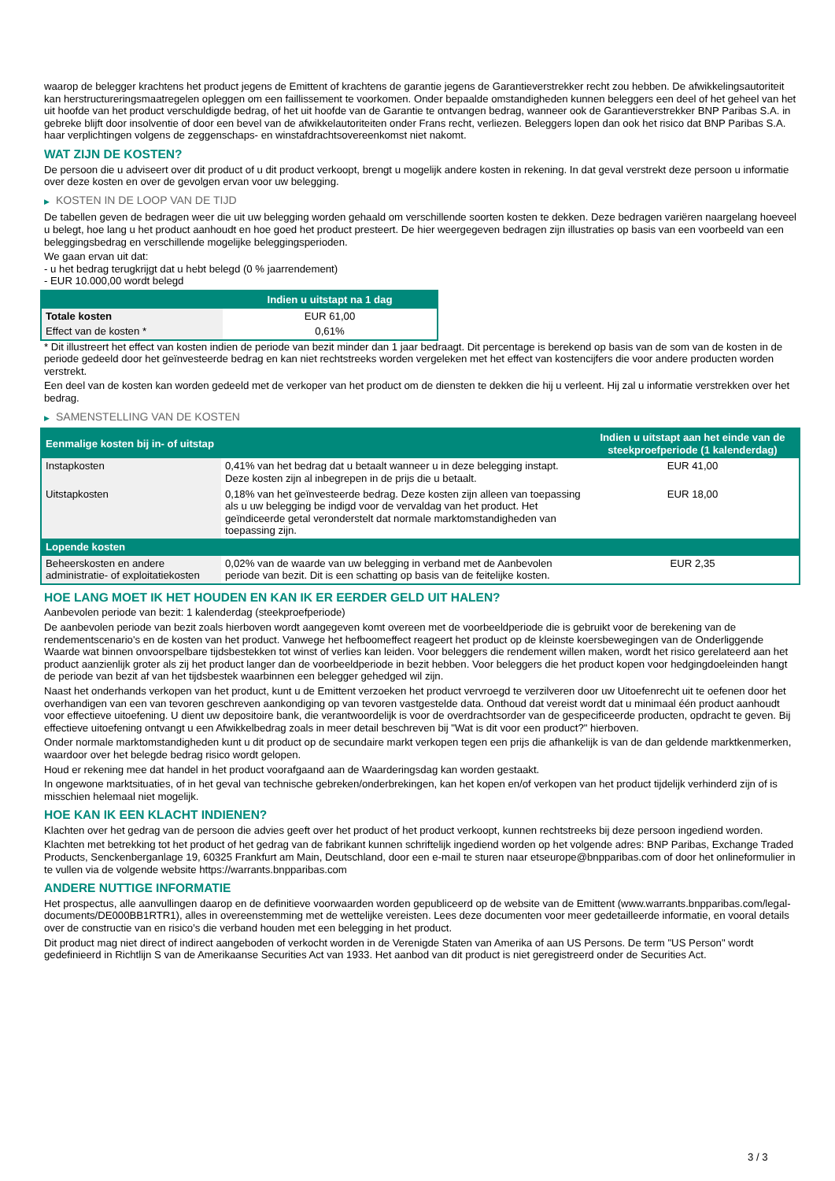waarop de belegger krachtens het product jegens de Emittent of krachtens de garantie jegens de Garantieverstrekker recht zou hebben. De afwikkelingsautoriteit kan herstructureringsmaatregelen opleggen om een faillissement te voorkomen. Onder bepaalde omstandigheden kunnen beleggers een deel of het geheel van het uit hoofde van het product verschuldigde bedrag, of het uit hoofde van de Garantie te ontvangen bedrag, wanneer ook de Garantieverstrekker BNP Paribas S.A. in gebreke blijft door insolventie of door een bevel van de afwikkelautoriteiten onder Frans recht, verliezen. Beleggers lopen dan ook het risico dat BNP Paribas S.A. haar verplichtingen volgens de zeggenschaps- en winstafdrachtsovereenkomst niet nakomt.
WAT ZIJN DE KOSTEN?
De persoon die u adviseert over dit product of u dit product verkoopt, brengt u mogelijk andere kosten in rekening. In dat geval verstrekt deze persoon u informatie over deze kosten en over de gevolgen ervan voor uw belegging.
▶ KOSTEN IN DE LOOP VAN DE TIJD
De tabellen geven de bedragen weer die uit uw belegging worden gehaald om verschillende soorten kosten te dekken. Deze bedragen variëren naargelang hoeveel u belegt, hoe lang u het product aanhoudt en hoe goed het product presteert. De hier weergegeven bedragen zijn illustraties op basis van een voorbeeld van een beleggingsbedrag en verschillende mogelijke beleggingsperioden.
We gaan ervan uit dat:
- u het bedrag terugkrijgt dat u hebt belegd (0 % jaarrendement)
- EUR 10.000,00 wordt belegd
| | Indien u uitstapt na 1 dag |
| --- | --- |
| Totale kosten | EUR 61,00 |
| Effect van de kosten * | 0,61% |
* Dit illustreert het effect van kosten indien de periode van bezit minder dan 1 jaar bedraagt. Dit percentage is berekend op basis van de som van de kosten in de periode gedeeld door het geïnvesteerde bedrag en kan niet rechtstreeks worden vergeleken met het effect van kostencijfers die voor andere producten worden verstrekt.
Een deel van de kosten kan worden gedeeld met de verkoper van het product om de diensten te dekken die hij u verleent. Hij zal u informatie verstrekken over het bedrag.
▶ SAMENSTELLING VAN DE KOSTEN
| Eenmalige kosten bij in- of uitstap | | Indien u uitstapt aan het einde van de steekproefperiode (1 kalenderdag) |
| --- | --- | --- |
| Instapkosten | 0,41% van het bedrag dat u betaalt wanneer u in deze belegging instapt. Deze kosten zijn al inbegrepen in de prijs die u betaalt. | EUR 41,00 |
| Uitstapkosten | 0,18% van het geïnvesteerde bedrag. Deze kosten zijn alleen van toepassing als u uw belegging be indigd voor de vervaldag van het product. Het geïndiceerde getal veronderstelt dat normale marktomstandigheden van toepassing zijn. | EUR 18,00 |
| Lopende kosten | | |
| Beheerskosten en andere administratie- of exploitatiekosten | 0,02% van de waarde van uw belegging in verband met de Aanbevolen periode van bezit. Dit is een schatting op basis van de feitelijke kosten. | EUR 2,35 |
HOE LANG MOET IK HET HOUDEN EN KAN IK ER EERDER GELD UIT HALEN?
Aanbevolen periode van bezit: 1 kalenderdag (steekproefperiode)
De aanbevolen periode van bezit zoals hierboven wordt aangegeven komt overeen met de voorbeeldperiode die is gebruikt voor de berekening van de rendementscenario's en de kosten van het product. Vanwege het hefboomeffect reageert het product op de kleinste koersbewegingen van de Onderliggende Waarde wat binnen onvoorspelbare tijdsbestekken tot winst of verlies kan leiden. Voor beleggers die rendement willen maken, wordt het risico gerelateerd aan het product aanzienlijk groter als zij het product langer dan de voorbeeldperiode in bezit hebben. Voor beleggers die het product kopen voor hedgingdoeleinden hangt de periode van bezit af van het tijdsbestek waarbinnen een belegger gehedged wil zijn.
Naast het onderhands verkopen van het product, kunt u de Emittent verzoeken het product vervroegd te verzilveren door uw Uitoefenrecht uit te oefenen door het overhandigen van een van tevoren geschreven aankondiging op van tevoren vastgestelde data. Onthoud dat vereist wordt dat u minimaal één product aanhoudt voor effectieve uitoefening. U dient uw depositoire bank, die verantwoordelijk is voor de overdrachtsorder van de gespecificeerde producten, opdracht te geven. Bij effectieve uitoefening ontvangt u een Afwikkelbedrag zoals in meer detail beschreven bij "Wat is dit voor een product?" hierboven.
Onder normale marktomstandigheden kunt u dit product op de secundaire markt verkopen tegen een prijs die afhankelijk is van de dan geldende marktkenmerken, waardoor over het belegde bedrag risico wordt gelopen.
Houd er rekening mee dat handel in het product voorafgaand aan de Waarderingsdag kan worden gestaakt.
In ongewone marktsituaties, of in het geval van technische gebreken/onderbrekingen, kan het kopen en/of verkopen van het product tijdelijk verhinderd zijn of is misschien helemaal niet mogelijk.
HOE KAN IK EEN KLACHT INDIENEN?
Klachten over het gedrag van de persoon die advies geeft over het product of het product verkoopt, kunnen rechtstreeks bij deze persoon ingediend worden.
Klachten met betrekking tot het product of het gedrag van de fabrikant kunnen schriftelijk ingediend worden op het volgende adres: BNP Paribas, Exchange Traded Products, Senckenberganlage 19, 60325 Frankfurt am Main, Deutschland, door een e-mail te sturen naar etseurope@bnpparibas.com of door het onlineformulier in te vullen via de volgende website https://warrants.bnpparibas.com
ANDERE NUTTIGE INFORMATIE
Het prospectus, alle aanvullingen daarop en de definitieve voorwaarden worden gepubliceerd op de website van de Emittent (www.warrants.bnpparibas.com/legal-documents/DE000BB1RTR1), alles in overeenstemming met de wettelijke vereisten. Lees deze documenten voor meer gedetailleerde informatie, en vooral details over de constructie van en risico’s die verband houden met een belegging in het product.
Dit product mag niet direct of indirect aangeboden of verkocht worden in de Verenigde Staten van Amerika of aan US Persons. De term "US Person" wordt gedefinieerd in Richtlijn S van de Amerikaanse Securities Act van 1933. Het aanbod van dit product is niet geregistreerd onder de Securities Act.
3 / 3